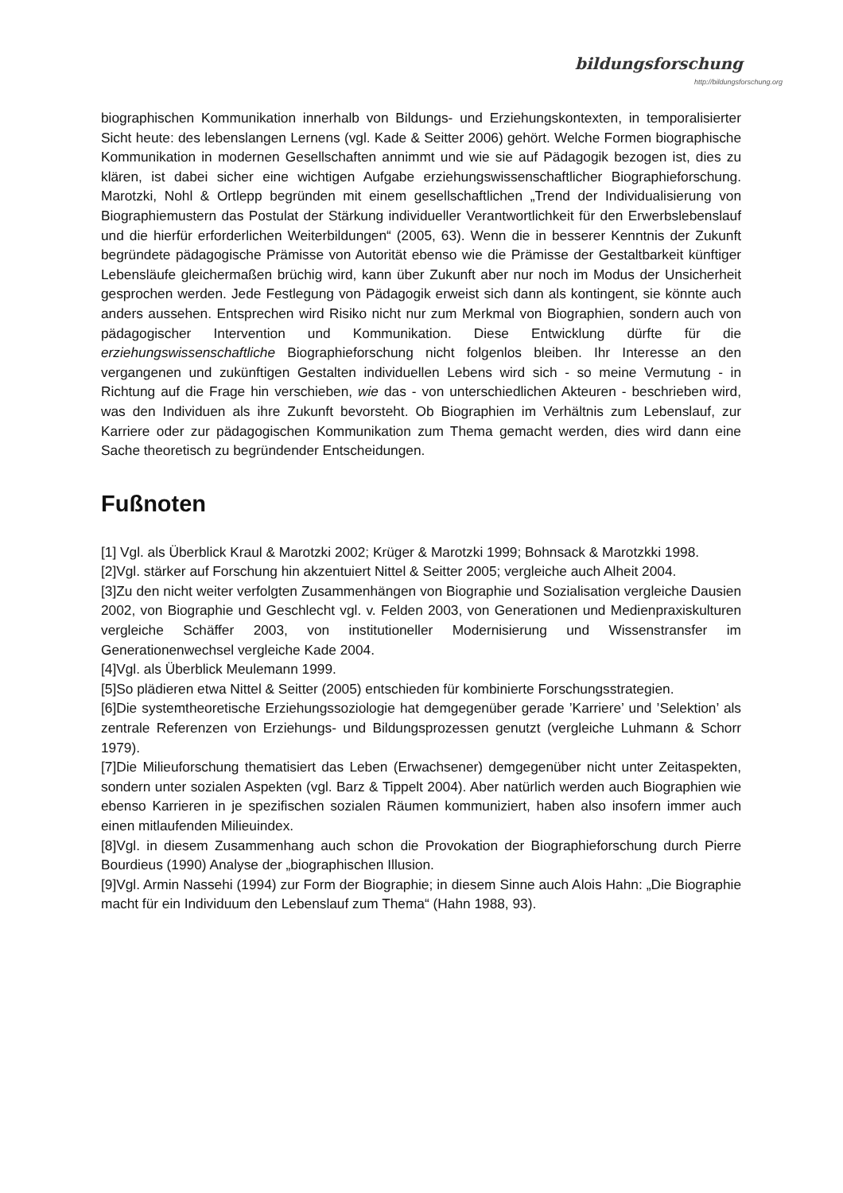bildungsforschung
http://bildungsforschung.org
biographischen Kommunikation innerhalb von Bildungs- und Erziehungskontexten, in temporalisierter Sicht heute: des lebenslangen Lernens (vgl. Kade & Seitter 2006) gehört. Welche Formen biographische Kommunikation in modernen Gesellschaften annimmt und wie sie auf Pädagogik bezogen ist, dies zu klären, ist dabei sicher eine wichtigen Aufgabe erziehungswissenschaftlicher Biographieforschung. Marotzki, Nohl & Ortlepp begründen mit einem gesellschaftlichen „Trend der Individualisierung von Biographiemustern das Postulat der Stärkung individueller Verantwortlichkeit für den Erwerbslebenslauf und die hierfür erforderlichen Weiterbildungen“ (2005, 63). Wenn die in besserer Kenntnis der Zukunft begründete pädagogische Prämisse von Autorität ebenso wie die Prämisse der Gestaltbarkeit künftiger Lebensläufe gleichermaßen brüchig wird, kann über Zukunft aber nur noch im Modus der Unsicherheit gesprochen werden. Jede Festlegung von Pädagogik erweist sich dann als kontingent, sie könnte auch anders aussehen. Entsprechen wird Risiko nicht nur zum Merkmal von Biographien, sondern auch von pädagogischer Intervention und Kommunikation. Diese Entwicklung dürfte für die erziehungswissenschaftliche Biographieforschung nicht folgenlos bleiben. Ihr Interesse an den vergangenen und zukünftigen Gestalten individuellen Lebens wird sich - so meine Vermutung - in Richtung auf die Frage hin verschieben, wie das - von unterschiedlichen Akteuren - beschrieben wird, was den Individuen als ihre Zukunft bevorsteht. Ob Biographien im Verhältnis zum Lebenslauf, zur Karriere oder zur pädagogischen Kommunikation zum Thema gemacht werden, dies wird dann eine Sache theoretisch zu begründender Entscheidungen.
Fußnoten
[1] Vgl. als Überblick Kraul & Marotzki 2002; Krüger & Marotzki 1999; Bohnsack & Marotzkki 1998.
[2]Vgl. stärker auf Forschung hin akzentuiert Nittel & Seitter 2005; vergleiche auch Alheit 2004.
[3]Zu den nicht weiter verfolgten Zusammenhängen von Biographie und Sozialisation vergleiche Dausien 2002, von Biographie und Geschlecht vgl. v. Felden 2003, von Generationen und Medienpraxiskulturen vergleiche Schäffer 2003, von institutioneller Modernisierung und Wissenstransfer im Generationenwechsel vergleiche Kade 2004.
[4]Vgl. als Überblick Meulemann 1999.
[5]So plädieren etwa Nittel & Seitter (2005) entschieden für kombinierte Forschungsstrategien.
[6]Die systemtheoretische Erziehungssoziologie hat demgegenüber gerade ’Karriere’ und ’Selektion’ als zentrale Referenzen von Erziehungs- und Bildungsprozessen genutzt (vergleiche Luhmann & Schorr 1979).
[7]Die Milieuforschung thematisiert das Leben (Erwachsener) demgegenüber nicht unter Zeitaspekten, sondern unter sozialen Aspekten (vgl. Barz & Tippelt 2004). Aber natürlich werden auch Biographien wie ebenso Karrieren in je spezifischen sozialen Räumen kommuniziert, haben also insofern immer auch einen mitlaufenden Milieuindex.
[8]Vgl. in diesem Zusammenhang auch schon die Provokation der Biographieforschung durch Pierre Bourdieus (1990) Analyse der „biographischen Illusion.
[9]Vgl. Armin Nassehi (1994) zur Form der Biographie; in diesem Sinne auch Alois Hahn: „Die Biographie macht für ein Individuum den Lebenslauf zum Thema“ (Hahn 1988, 93).